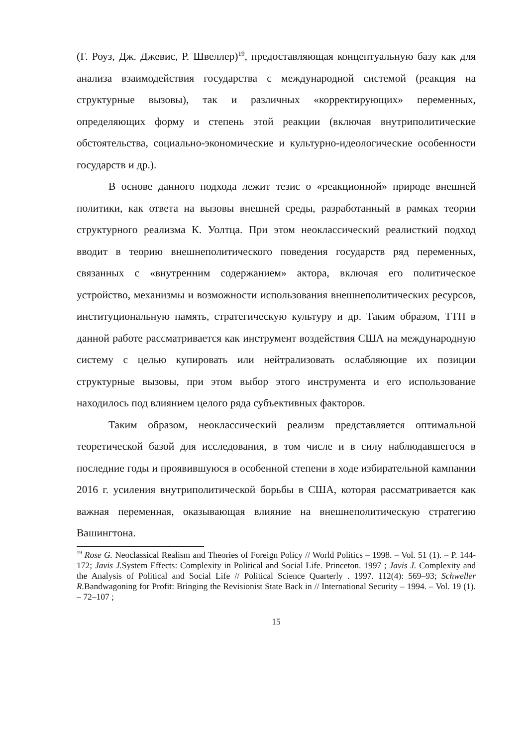(Г. Роуз, Дж. Джевис, Р. Швеллер)<sup>19</sup>, предоставляющая концептуальную базу как для анализа взаимодействия государства с международной системой (реакция на структурные вызовы), так и различных «корректирующих» переменных, определяющих форму и степень этой реакции (включая внутриполитические обстоятельства, социально-экономические и культурно-идеологические особенности государств и др.).
В основе данного подхода лежит тезис о «реакционной» природе внешней политики, как ответа на вызовы внешней среды, разработанный в рамках теории структурного реализма К. Уолтца. При этом неоклассический реалисткий подход вводит в теорию внешнеполитического поведения государств ряд переменных, связанных с «внутренним содержанием» актора, включая его политическое устройство, механизмы и возможности использования внешнеполитических ресурсов, институциональную память, стратегическую культуру и др. Таким образом, ТТП в данной работе рассматривается как инструмент воздействия США на международную систему с целью купировать или нейтрализовать ослабляющие их позиции структурные вызовы, при этом выбор этого инструмента и его использование находилось под влиянием целого ряда субъективных факторов.
Таким образом, неоклассический реализм представляется оптимальной теоретической базой для исследования, в том числе и в силу наблюдавшегося в последние годы и проявившуюся в особенной степени в ходе избирательной кампании 2016 г. усиления внутриполитической борьбы в США, которая рассматривается как важная переменная, оказывающая влияние на внешнеполитическую стратегию Вашингтона.
<sup>19</sup> Rose G. Neoclassical Realism and Theories of Foreign Policy // World Politics – 1998. – Vol. 51 (1). – P. 144-172; Javis J. System Effects: Complexity in Political and Social Life. Princeton. 1997 ; Javis J. Complexity and the Analysis of Political and Social Life // Political Science Quarterly . 1997. 112(4): 569–93; Schweller R. Bandwagoning for Profit: Bringing the Revisionist State Back in // International Security – 1994. – Vol. 19 (1). – 72–107 ;
15